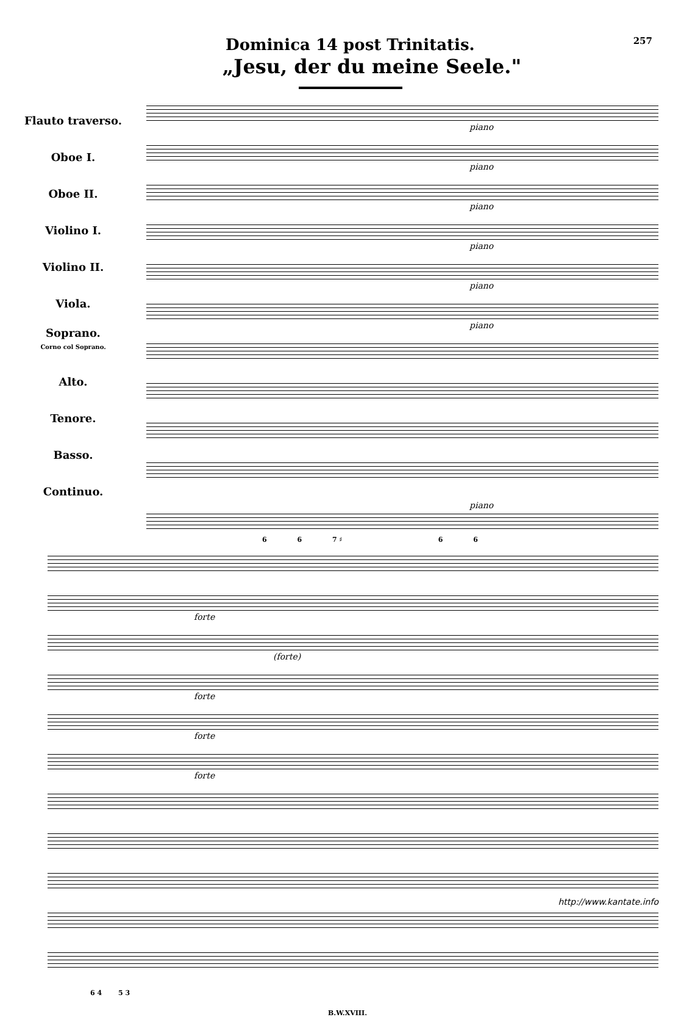Dominica 14 post Trinitatis.
257
„Jesu, der du meine Seele."
Flauto traverso.
Oboe I.
Oboe II.
Violino I.
Violino II.
Viola.
Soprano.
Corno col Soprano.
Alto.
Tenore.
Basso.
Continuo.
piano
piano
piano
piano
piano
piano
piano
6 6 7 ♯ 6 6
forte
(forte)
forte
forte
forte
6 4 5 3
B.W.XVIII.
http://www.kantate.info